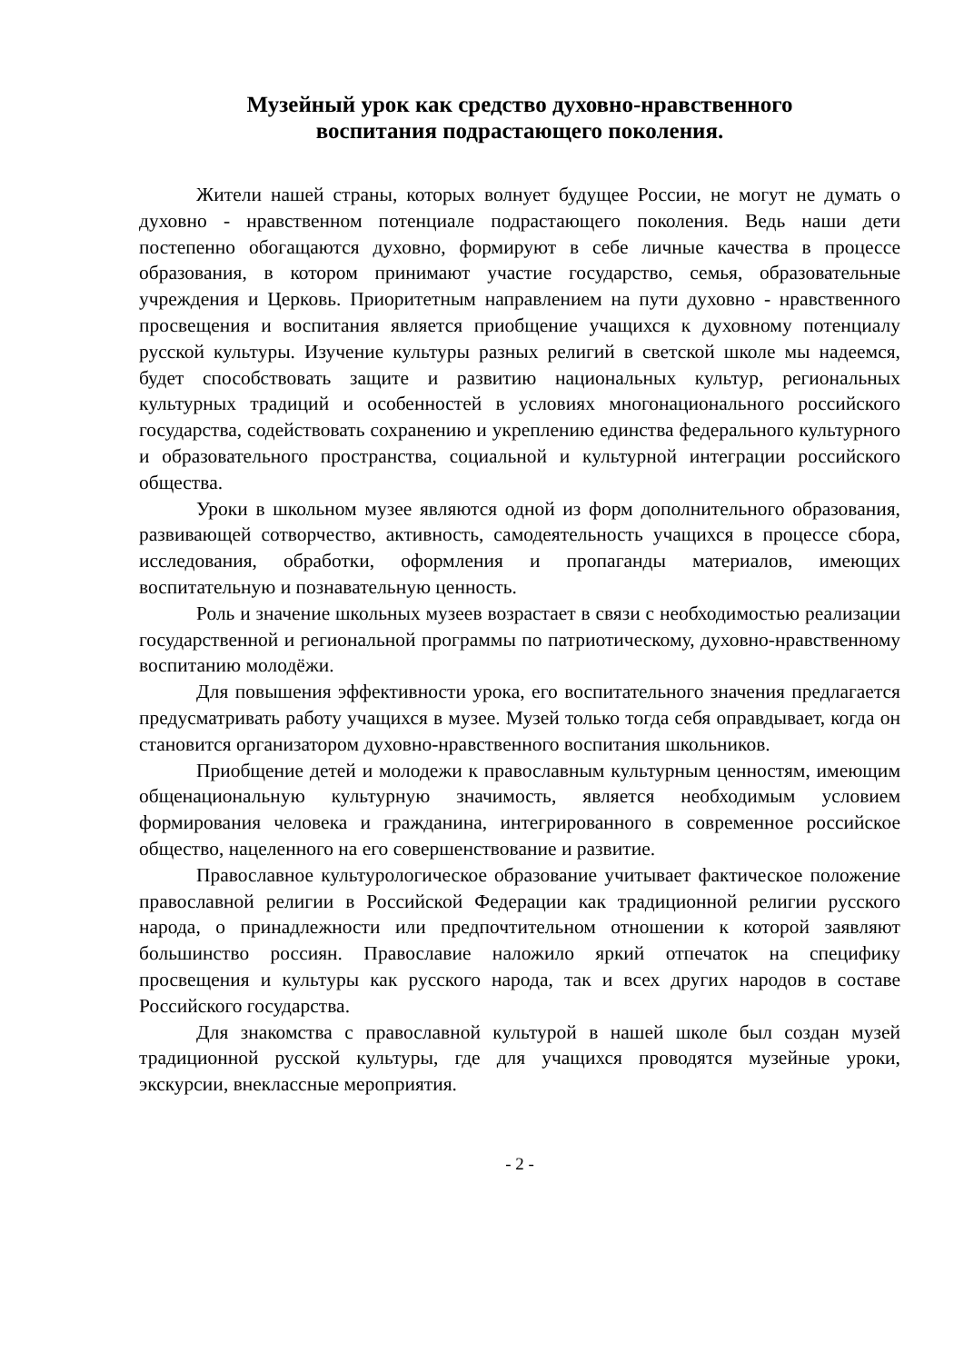Музейный урок как средство духовно-нравственного
воспитания подрастающего поколения.
Жители нашей страны, которых волнует будущее России, не могут не думать о духовно - нравственном потенциале подрастающего поколения. Ведь наши дети постепенно обогащаются духовно, формируют в себе личные качества в процессе образования, в котором принимают участие государство, семья, образовательные учреждения и Церковь. Приоритетным направлением на пути духовно - нравственного просвещения и воспитания является приобщение учащихся к духовному потенциалу русской культуры. Изучение культуры разных религий в светской школе мы надеемся, будет способствовать защите и развитию национальных культур, региональных культурных традиций и особенностей в условиях многонационального российского государства, содействовать сохранению и укреплению единства федерального культурного и образовательного пространства, социальной и культурной интеграции российского общества.
Уроки в школьном музее являются одной из форм дополнительного образования, развивающей сотворчество, активность, самодеятельность учащихся в процессе сбора, исследования, обработки, оформления и пропаганды материалов, имеющих воспитательную и познавательную ценность.
Роль и значение школьных музеев возрастает в связи с необходимостью реализации государственной и региональной программы по патриотическому, духовно-нравственному воспитанию молодёжи.
Для повышения эффективности урока, его воспитательного значения предлагается предусматривать работу учащихся в музее. Музей только тогда себя оправдывает, когда он становится организатором духовно-нравственного воспитания школьников.
Приобщение детей и молодежи к православным культурным ценностям, имеющим общенациональную культурную значимость, является необходимым условием формирования человека и гражданина, интегрированного в современное российское общество, нацеленного на его совершенствование и развитие.
Православное культурологическое образование учитывает фактическое положение православной религии в Российской Федерации как традиционной религии русского народа, о принадлежности или предпочтительном отношении к которой заявляют большинство россиян. Православие наложило яркий отпечаток на специфику просвещения и культуры как русского народа, так и всех других народов в составе Российского государства.
Для знакомства с православной культурой в нашей школе был создан музей традиционной русской культуры, где для учащихся проводятся музейные уроки, экскурсии, внеклассные мероприятия.
- 2 -